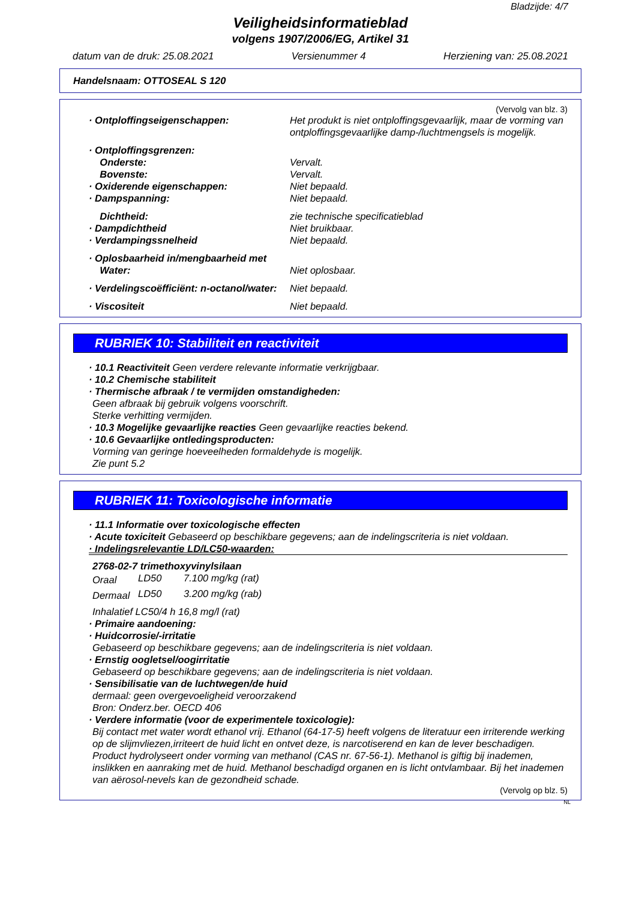Bladzijde: 4/7
Veiligheidsinformatieblad
volgens 1907/2006/EG, Artikel 31
datum van de druk: 25.08.2021 Versienummer 4 Herziening van: 25.08.2021
Handelsnaam: OTTOSEAL S 120
(Vervolg van blz. 3)
| · Ontploffingseigenschappen: | Het produkt is niet ontploffingsgevaarlijk, maar de vorming van ontploffingsgevaarlijke damp-/luchtmengsels is mogelijk. |
| · Ontploffingsgrenzen: | |
| Onderste: | Vervalt. |
| Bovenste: | Vervalt. |
| · Oxiderende eigenschappen: | Niet bepaald. |
| · Dampspanning: | Niet bepaald. |
| Dichtheid: | zie technische specificatieblad |
| · Dampdichtheid | Niet bruikbaar. |
| · Verdampingssnelheid | Niet bepaald. |
| · Oplosbaarheid in/mengbaarheid met | |
| Water: | Niet oplosbaar. |
| · Verdelingscoëfficiënt: n-octanol/water: | Niet bepaald. |
| · Viscositeit | Niet bepaald. |
RUBRIEK 10: Stabiliteit en reactiviteit
· 10.1 Reactiviteit Geen verdere relevante informatie verkrijgbaar.
· 10.2 Chemische stabiliteit
· Thermische afbraak / te vermijden omstandigheden:
Geen afbraak bij gebruik volgens voorschrift.
Sterke verhitting vermijden.
· 10.3 Mogelijke gevaarlijke reacties Geen gevaarlijke reacties bekend.
· 10.6 Gevaarlijke ontledingsproducten:
Vorming van geringe hoeveelheden formaldehyde is mogelijk.
Zie punt 5.2
RUBRIEK 11: Toxicologische informatie
· 11.1 Informatie over toxicologische effecten
· Acute toxiciteit Gebaseerd op beschikbare gegevens; aan de indelingscriteria is niet voldaan.
· Indelingsrelevantie LD/LC50-waarden:
2768-02-7 trimethoxyvinylsilaan
| Oraal | LD50 | 7.100 mg/kg (rat) |
| Dermaal | LD50 | 3.200 mg/kg (rab) |
Inhalatief LC50/4 h 16,8 mg/l (rat)
· Primaire aandoening:
· Huidcorrosie/-irritatie
Gebaseerd op beschikbare gegevens; aan de indelingscriteria is niet voldaan.
· Ernstig oogletsel/oogirritatie
Gebaseerd op beschikbare gegevens; aan de indelingscriteria is niet voldaan.
· Sensibilisatie van de luchtwegen/de huid
dermaal: geen overgevoeligheid veroorzakend
Bron: Onderz.ber. OECD 406
· Verdere informatie (voor de experimentele toxicologie):
Bij contact met water wordt ethanol vrij. Ethanol (64-17-5) heeft volgens de literatuur een irriterende werking op de slijmvliezen,irriteert de huid licht en ontvet deze, is narcotiserend en kan de lever beschadigen.
Product hydrolyseert onder vorming van methanol (CAS nr. 67-56-1). Methanol is giftig bij inademen, inslikken en aanraking met de huid. Methanol beschadigd organen en is licht ontvlambaar. Bij het inademen van aërosol-nevels kan de gezondheid schade.
(Vervolg op blz. 5)
NL